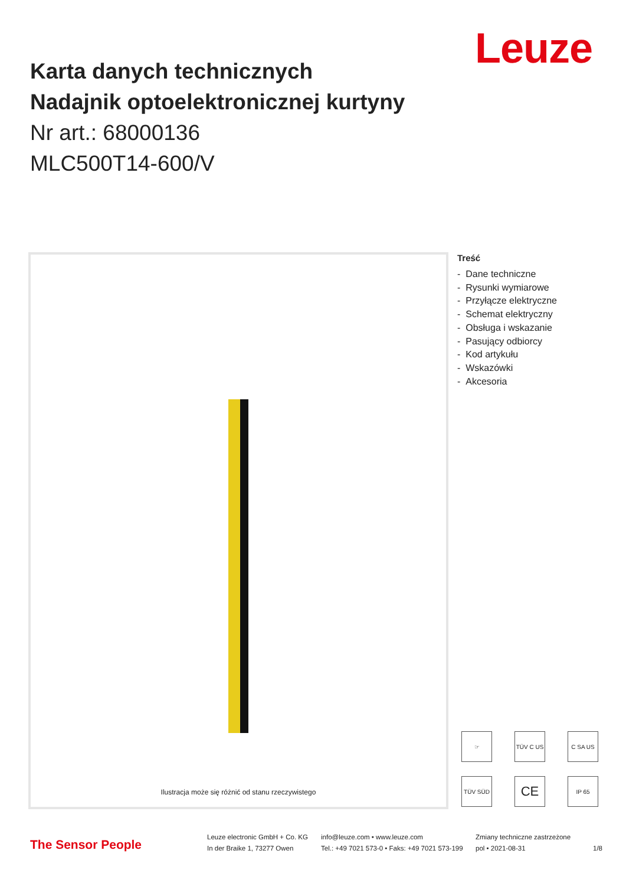Leuze
Karta danych technicznych
Nadajnik optoelektronicznej kurtyny
Nr art.: 68000136
MLC500T14-600/V
Ilustracja może się różnić od stanu rzeczywistego
Treść
- Dane techniczne
- Rysunki wymiarowe
- Przyłącze elektryczne
- Schemat elektryczny
- Obsługa i wskazanie
- Pasujący odbiorcy
- Kod artykułu
- Wskazówki
- Akcesoria
☞
TÜV C US
C SA US
TÜV SÜD
CE
IP 65
The Sensor People
Leuze electronic GmbH + Co. KG
In der Braike 1, 73277 Owen
info@leuze.com • www.leuze.com
Tel.: +49 7021 573-0 • Faks: +49 7021 573-199
Zmiany techniczne zastrzeżone
pol • 2021-08-31 1/8